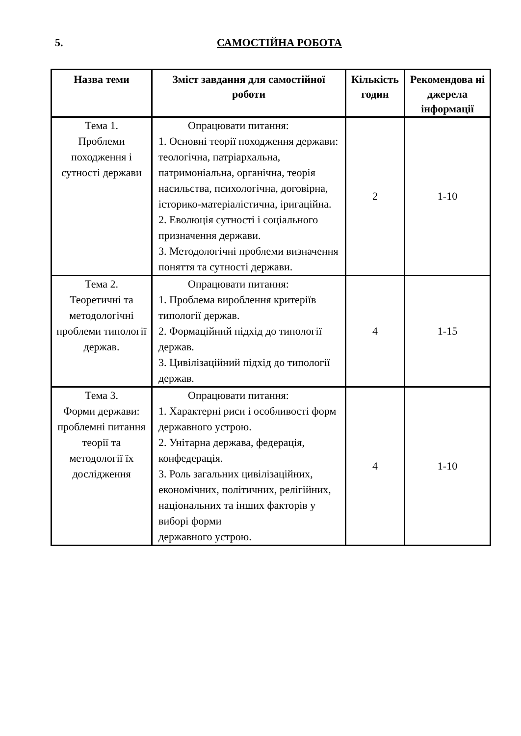5. САМОСТІЙНА РОБОТА
| Назва теми | Зміст завдання для самостійної роботи | Кількість годин | Рекомендова ні джерела інформації |
| --- | --- | --- | --- |
| Тема 1. Проблеми походження і сутності держави | Опрацювати питання: 1. Основні теорії походження держави: теологічна, патріархальна, патримоніальна, органічна, теорія насильства, психологічна, договірна, історико-матеріалістична, іригаційна. 2. Еволюція сутності і соціального призначення держави. 3. Методологічні проблеми визначення поняття та сутності держави. | 2 | 1-10 |
| Тема 2. Теоретичні та методологічні проблеми типології держав. | Опрацювати питання: 1. Проблема вироблення критеріїв типології держав. 2. Формаційний підхід до типології держав. 3. Цивілізаційний підхід до типології держав. | 4 | 1-15 |
| Тема 3. Форми держави: проблемні питання теорії та методології їх дослідження | Опрацювати питання: 1. Характерні риси і особливості форм державного устрою. 2. Унітарна держава, федерація, конфедерація. 3. Роль загальних цивілізаційних, економічних, політичних, релігійних, національних та інших факторів у виборі форми державного устрою. | 4 | 1-10 |